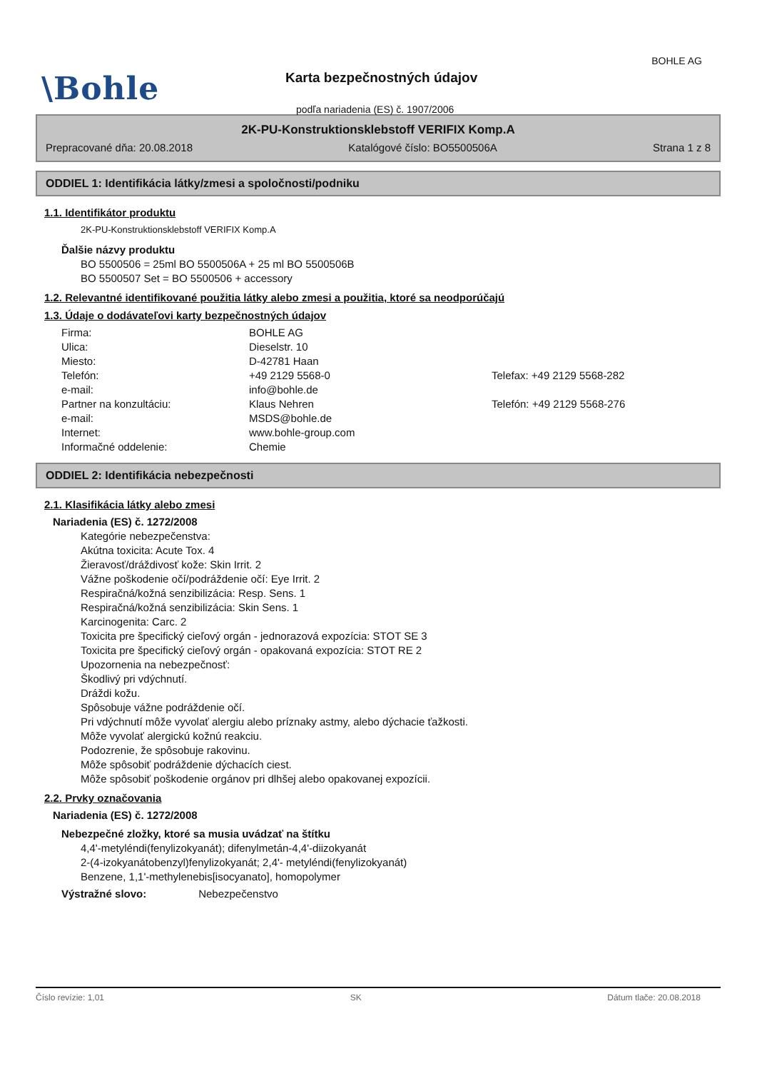BOHLE AG
\Bohle Karta bezpečnostných údajov
podľa nariadenia (ES) č. 1907/2006
2K-PU-Konstruktionsklebstoff VERIFIX Komp.A
Prepracované dňa: 20.08.2018 Katalógové číslo: BO5500506A Strana 1 z 8
ODDIEL 1: Identifikácia látky/zmesi a spoločnosti/podniku
1.1. Identifikátor produktu
2K-PU-Konstruktionsklebstoff VERIFIX Komp.A
Ďalšie názvy produktu
BO 5500506 = 25ml BO 5500506A + 25 ml BO 5500506B
BO 5500507 Set = BO 5500506 + accessory
1.2. Relevantné identifikované použitia látky alebo zmesi a použitia, ktoré sa neodporúčajú
1.3. Údaje o dodávateľovi karty bezpečnostných údajov
Firma: BOHLE AG Ulica: Dieselstr. 10 Miesto: D-42781 Haan Telefón: +49 2129 5568-0 Telefax: +49 2129 5568-282 e-mail: info@bohle.de Partner na konzultáciu: Klaus Nehren Telefón: +49 2129 5568-276 e-mail: MSDS@bohle.de Internet: www.bohle-group.com Informačné oddelenie: Chemie
ODDIEL 2: Identifikácia nebezpečnosti
2.1. Klasifikácia látky alebo zmesi
Nariadenia (ES) č. 1272/2008
Kategórie nebezpečenstva:
Akútna toxicita: Acute Tox. 4
Žieravosť/dráždivosť kože: Skin Irrit. 2
Vážne poškodenie očí/podráždenie očí: Eye Irrit. 2
Respiračná/kožná senzibilizácia: Resp. Sens. 1
Respiračná/kožná senzibilizácia: Skin Sens. 1
Karcinogenita: Carc. 2
Toxicita pre špecifický cieľový orgán - jednorazová expozícia: STOT SE 3
Toxicita pre špecifický cieľový orgán - opakovaná expozícia: STOT RE 2
Upozornenia na nebezpečnosť:
Škodlivý pri vdýchnutí.
Dráždi kožu.
Spôsobuje vážne podráždenie očí.
Pri vdýchnutí môže vyvolať alergiu alebo príznaky astmy, alebo dýchacie ťažkosti.
Môže vyvolať alergickú kožnú reakciu.
Podozrenie, že spôsobuje rakovinu.
Môže spôsobiť podráždenie dýchacích ciest.
Môže spôsobiť poškodenie orgánov pri dlhšej alebo opakovanej expozícii.
2.2. Prvky označovania
Nariadenia (ES) č. 1272/2008
Nebezpečné zložky, ktoré sa musia uvádzať na štítku
4,4'-metyléndi(fenylizokyanát); difenylmetán-4,4'-diizokyanát
2-(4-izokyanátobenzyl)fenylizokyanát; 2,4'- metyléndi(fenylizokyanát)
Benzene, 1,1'-methylenebis[isocyanato], homopolymer
Výstražné slovo: Nebezpečenstvo
Číslo revízie: 1,01 SK Dátum tlače: 20.08.2018